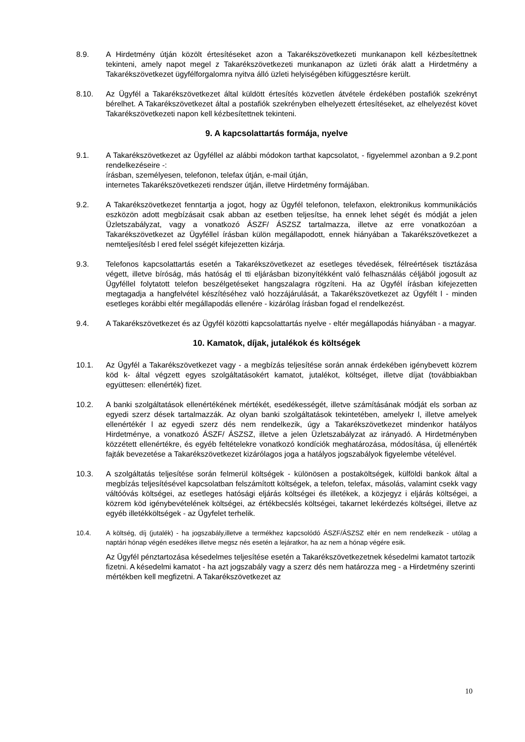8.9. A Hirdetmény útján közölt értesítéseket azon a Takarékszövetkezeti munkanapon kell kézbesítettnek tekinteni, amely napot megel z Takarékszövetkezeti munkanapon az üzleti órák alatt a Hirdetmény a Takarékszövetkezet ügyfélforgalomra nyitva álló üzleti helyiségében kifüggesztésre került.
8.10. Az Ügyfél a Takarékszövetkezet által küldött értesítés közvetlen átvétele érdekében postafiók szekrényt bérelhet. A Takarékszövetkezet által a postafiók szekrényben elhelyezett értesítéseket, az elhelyezést követ Takarékszövetkezeti napon kell kézbesítettnek tekinteni.
9. A kapcsolattartás formája, nyelve
9.1. A Takarékszövetkezet az Ügyféllel az alábbi módokon tarthat kapcsolatot, - figyelemmel azonban a 9.2.pont rendelkezéseire -:
írásban, személyesen, telefonon, telefax útján, e-mail útján,
internetes Takarékszövetkezeti rendszer útján, illetve Hirdetmény formájában.
9.2. A Takarékszövetkezet fenntartja a jogot, hogy az Ügyfél telefonon, telefaxon, elektronikus kommunikációs eszközön adott megbízásait csak abban az esetben teljesítse, ha ennek lehet ségét és módját a jelen Üzletszabályzat, vagy a vonatkozó ÁSZF/ ÁSZSZ tartalmazza, illetve az erre vonatkozóan a Takarékszövetkezet az Ügyféllel írásban külön megállapodott, ennek hiányában a Takarékszövetkezet a nemteljesítésb l ered felel sségét kifejezetten kizárja.
9.3. Telefonos kapcsolattartás esetén a Takarékszövetkezet az esetleges tévedések, félreértések tisztázása végett, illetve bíróság, más hatóság el tti eljárásban bizonyítékként való felhasználás céljából jogosult az Ügyféllel folytatott telefon beszélgetéseket hangszalagra rögzíteni. Ha az Ügyfél írásban kifejezetten megtagadja a hangfelvétel készítéséhez való hozzájárulását, a Takarékszövetkezet az Ügyfélt l - minden esetleges korábbi eltér megállapodás ellenére - kizárólag írásban fogad el rendelkezést.
9.4. A Takarékszövetkezet és az Ügyfél közötti kapcsolattartás nyelve - eltér megállapodás hiányában - a magyar.
10. Kamatok, díjak, jutalékok és költségek
10.1. Az Ügyfél a Takarékszövetkezet vagy - a megbízás teljesítése során annak érdekében igénybevett közrem köd k- által végzett egyes szolgáltatásokért kamatot, jutalékot, költséget, illetve díjat (továbbiakban együttesen: ellenérték) fizet.
10.2. A banki szolgáltatások ellenértékének mértékét, esedékességét, illetve számításának módját els sorban az egyedi szerz dések tartalmazzák. Az olyan banki szolgáltatások tekintetében, amelyekr l, illetve amelyek ellenértékér l az egyedi szerz dés nem rendelkezik, úgy a Takarékszövetkezet mindenkor hatályos Hirdetménye, a vonatkozó ÁSZF/ ÁSZSZ, illetve a jelen Üzletszabályzat az irányadó. A Hirdetményben közzétett ellenértékre, és egyéb feltételekre vonatkozó kondíciók meghatározása, módosítása, új ellenérték fajták bevezetése a Takarékszövetkezet kizárólagos joga a hatályos jogszabályok figyelembe vételével.
10.3. A szolgáltatás teljesítése során felmerül költségek - különösen a postaköltségek, külföldi bankok által a megbízás teljesítésével kapcsolatban felszámított költségek, a telefon, telefax, másolás, valamint csekk vagy váltóóvás költségei, az esetleges hatósági eljárás költségei és illetékek, a közjegyz i eljárás költségei, a közrem köd igénybevételének költségei, az értékbecslés költségei, takarnet lekérdezés költségei, illetve az egyéb illetékköltségek - az Ügyfelet terhelik.
10.4. A költség, díj (jutalék) - ha jogszabály,illetve a termékhez kapcsolódó ÁSZF/ÁSZSZ eltér en nem rendelkezik - utólag a naptári hónap végén esedékes illetve megsz nés esetén a lejáratkor, ha az nem a hónap végére esik.
Az Ügyfél pénztartozása késedelmes teljesítése esetén a Takarékszövetkezetnek késedelmi kamatot tartozik fizetni. A késedelmi kamatot - ha azt jogszabály vagy a szerz dés nem határozza meg - a Hirdetmény szerinti mértékben kell megfizetni. A Takarékszövetkezet az
10